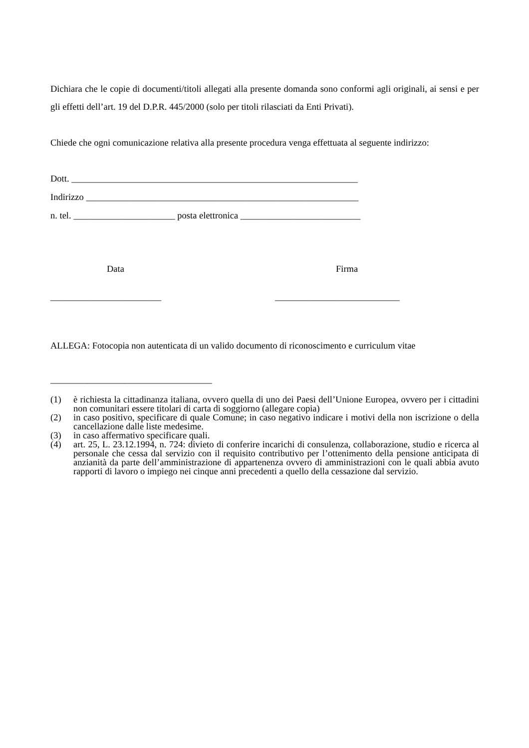Dichiara che le copie di documenti/titoli allegati alla presente domanda sono conformi agli originali, ai sensi e per gli effetti dell’art. 19 del D.P.R. 445/2000 (solo per titoli rilasciati da Enti Privati).
Chiede che ogni comunicazione relativa alla presente procedura venga effettuata al seguente indirizzo:
Dott. ______________________________________________________________
Indirizzo ___________________________________________________________
n. tel. ______________________ posta elettronica __________________________
Data
________________________
Firma
___________________________
ALLEGA: Fotocopia non autenticata di un valido documento di riconoscimento e curriculum vitae
___________________________________
(1) è richiesta la cittadinanza italiana, ovvero quella di uno dei Paesi dell’Unione Europea, ovvero per i cittadini non comunitari essere titolari di carta di soggiorno (allegare copia)
(2) in caso positivo, specificare di quale Comune; in caso negativo indicare i motivi della non iscrizione o della cancellazione dalle liste medesime.
(3) in caso affermativo specificare quali.
(4) art. 25, L. 23.12.1994, n. 724: divieto di conferire incarichi di consulenza, collaborazione, studio e ricerca al personale che cessa dal servizio con il requisito contributivo per l’ottenimento della pensione anticipata di anzianità da parte dell’amministrazione di appartenenza ovvero di amministrazioni con le quali abbia avuto rapporti di lavoro o impiego nei cinque anni precedenti a quello della cessazione dal servizio.